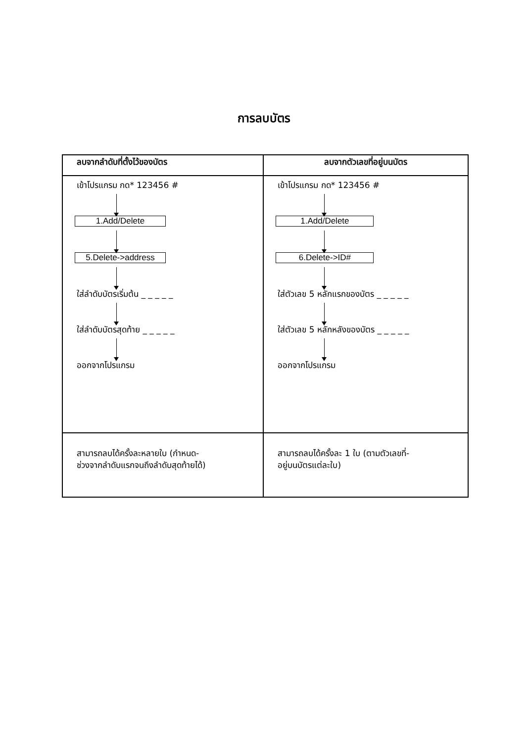การลบบัตร
| ลบจากลำดับที่ตั้งไว้ของบัตร | ลบจากตัวเลขที่อยู่บนบัตร |
| --- | --- |
| เข้าโปรแกรม กด* 123456 # 1.Add/Delete 5.Delete->address ใส่ลำดับบัตรเริ่มต้น _ _ _ _ _ ใส่ลำดับบัตรสุดท้าย _ _ _ _ _ ออกจากโปรแกรม | เข้าโปรแกรม กด* 123456 # 1.Add/Delete 6.Delete->ID# ใส่ตัวเลข 5 หลักแรกของบัตร _ _ _ _ _ ใส่ตัวเลข 5 หลักหลังของบัตร _ _ _ _ _ ออกจากโปรแกรม |
| สามารถลบได้ครั้งละหลายใบ (กำหนด- ช่วงจากลำดับแรกจนถึงลำดับสุดท้ายได้) | สามารถลบได้ครั้งละ 1 ใบ (ตามตัวเลขที่- อยู่บนบัตรแต่ละใบ) |